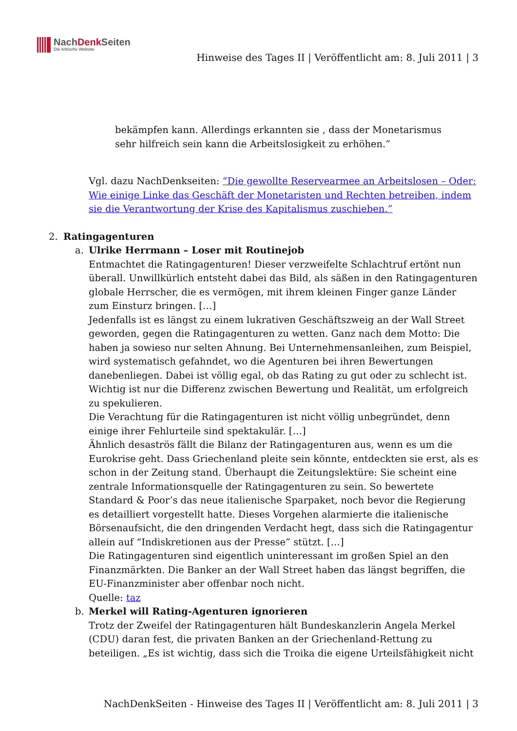NachDenk Seiten
Die kritische Website
Hinweise des Tages II | Veröffentlicht am: 8. Juli 2011 | 3
bekämpfen kann. Allerdings erkannten sie , dass der Monetarismus sehr hilfreich sein kann die Arbeitslosigkeit zu erhöhen.”
Vgl. dazu NachDenkseiten: “Die gewollte Reservearmee an Arbeitslosen – Oder: Wie einige Linke das Geschäft der Monetaristen und Rechten betreiben, indem sie die Verantwortung der Krise des Kapitalismus zuschieben.”
2. Ratingagenturen
a. Ulrike Herrmann – Loser mit Routinejob
Entmachtet die Ratingagenturen! Dieser verzweifelte Schlachtruf ertönt nun überall. Unwillkürlich entsteht dabei das Bild, als säßen in den Ratingagenturen globale Herrscher, die es vermögen, mit ihrem kleinen Finger ganze Länder zum Einsturz bringen. […]
Jedenfalls ist es längst zu einem lukrativen Geschäftszweig an der Wall Street geworden, gegen die Ratingagenturen zu wetten. Ganz nach dem Motto: Die haben ja sowieso nur selten Ahnung. Bei Unternehmensanleihen, zum Beispiel, wird systematisch gefahndet, wo die Agenturen bei ihren Bewertungen danebenliegen. Dabei ist völlig egal, ob das Rating zu gut oder zu schlecht ist. Wichtig ist nur die Differenz zwischen Bewertung und Realität, um erfolgreich zu spekulieren.
Die Verachtung für die Ratingagenturen ist nicht völlig unbegründet, denn einige ihrer Fehlurteile sind spektakulär. […]
Ähnlich desaströs fällt die Bilanz der Ratingagenturen aus, wenn es um die Eurokrise geht. Dass Griechenland pleite sein könnte, entdeckten sie erst, als es schon in der Zeitung stand. Überhaupt die Zeitungslektüre: Sie scheint eine zentrale Informationsquelle der Ratingagenturen zu sein. So bewertete Standard & Poor’s das neue italienische Sparpaket, noch bevor die Regierung es detailliert vorgestellt hatte. Dieses Vorgehen alarmierte die italienische Börsenaufsicht, die den dringenden Verdacht hegt, dass sich die Ratingagentur allein auf “Indiskretionen aus der Presse” stützt. […]
Die Ratingagenturen sind eigentlich uninteressant im großen Spiel an den Finanzmärkten. Die Banker an der Wall Street haben das längst begriffen, die EU-Finanzminister aber offenbar noch nicht.
Quelle: taz
b. Merkel will Rating-Agenturen ignorieren
Trotz der Zweifel der Ratingagenturen hält Bundeskanzlerin Angela Merkel (CDU) daran fest, die privaten Banken an der Griechenland-Rettung zu beteiligen. „Es ist wichtig, dass sich die Troika die eigene Urteilsfähigkeit nicht
NachDenkSeiten - Hinweise des Tages II | Veröffentlicht am: 8. Juli 2011 | 3